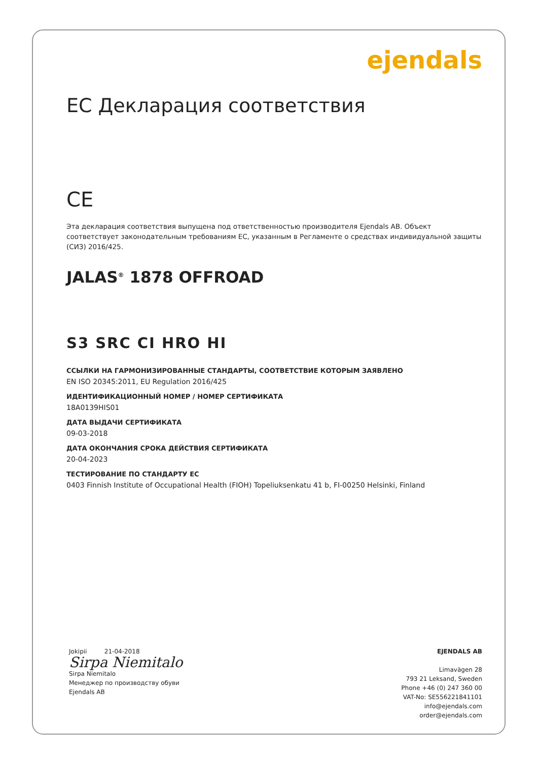ejendals
ЕС Декларация соответствия
CE
Эта декларация соответствия выпущена под ответственностью производителя Ejendals AB. Объект соответствует законодательным требованиям ЕС, указанным в Регламенте о средствах индивидуальной защиты (СИЗ) 2016/425.
JALAS<sup>®</sup> 1878 OFFROAD
S3 SRC CI HRO HI
ССЫЛКИ НА ГАРМОНИЗИРОВАННЫЕ СТАНДАРТЫ, СООТВЕТСТВИЕ КОТОРЫМ ЗАЯВЛЕНО
EN ISO 20345:2011, EU Regulation 2016/425
ИДЕНТИФИКАЦИОННЫЙ НОМЕР / НОМЕР СЕРТИФИКАТА
18A0139HIS01
ДАТА ВЫДАЧИ СЕРТИФИКАТА
09-03-2018
ДАТА ОКОНЧАНИЯ СРОКА ДЕЙСТВИЯ СЕРТИФИКАТА
20-04-2023
ТЕСТИРОВАНИЕ ПО СТАНДАРТУ ЕС
0403 Finnish Institute of Occupational Health (FIOH) Topeliuksenkatu 41 b, FI-00250 Helsinki, Finland
Jokipii 21-04-2018
Sirpa Niemitalo
Sirpa Niemitalo
Менеджер по производству обуви
Ejendals AB
EJENDALS AB
Limavägen 28
793 21 Leksand, Sweden
Phone +46 (0) 247 360 00
VAT-No: SE556221841101
info@ejendals.com
order@ejendals.com